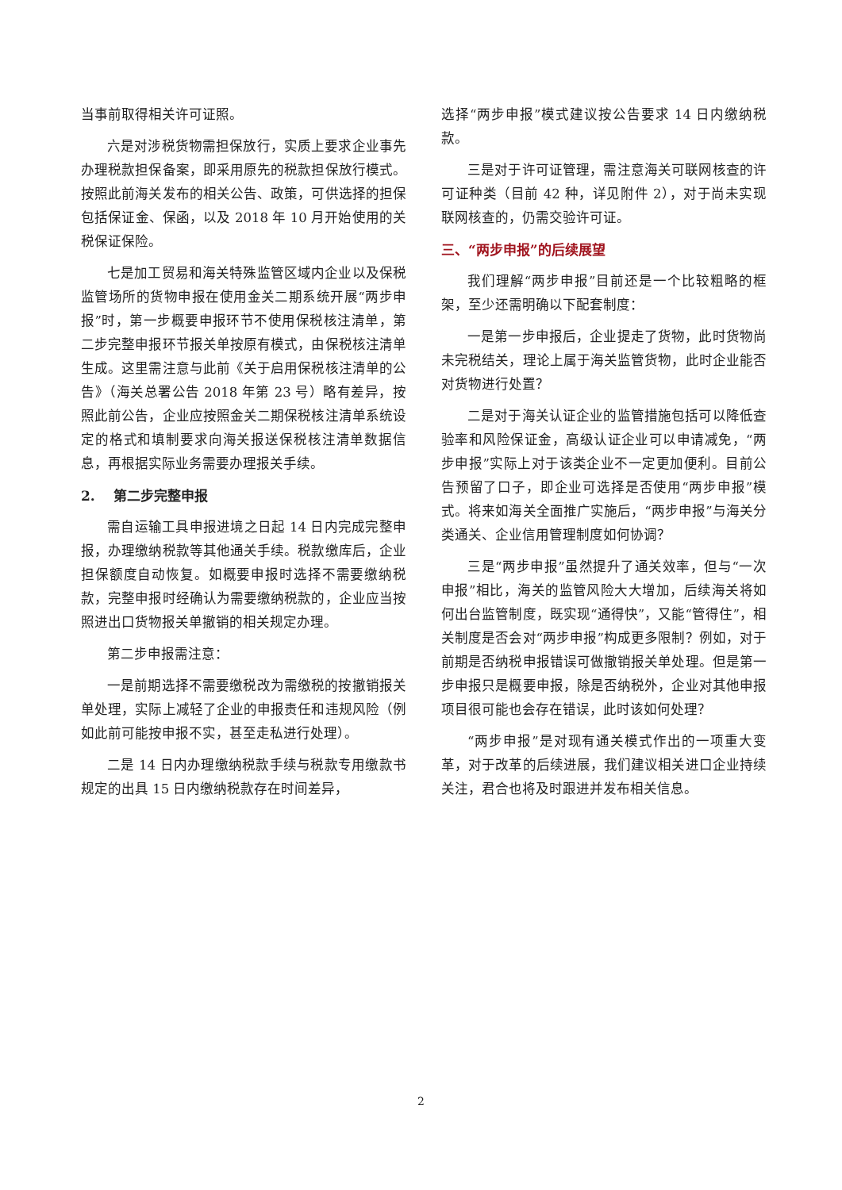当事前取得相关许可证照。
六是对涉税货物需担保放行，实质上要求企业事先办理税款担保备案，即采用原先的税款担保放行模式。按照此前海关发布的相关公告、政策，可供选择的担保包括保证金、保函，以及 2018 年 10 月开始使用的关税保证保险。
七是加工贸易和海关特殊监管区域内企业以及保税监管场所的货物申报在使用金关二期系统开展“两步申报”时，第一步概要申报环节不使用保税核注清单，第二步完整申报环节报关单按原有模式，由保税核注清单生成。这里需注意与此前《关于启用保税核注清单的公告》（海关总署公告 2018 年第 23 号）略有差异，按照此前公告，企业应按照金关二期保税核注清单系统设定的格式和填制要求向海关报送保税核注清单数据信息，再根据实际业务需要办理报关手续。
2. 第二步完整申报
需自运输工具申报进境之日起 14 日内完成完整申报，办理缴纳税款等其他通关手续。税款缴库后，企业担保额度自动恢复。如概要申报时选择不需要缴纳税款，完整申报时经确认为需要缴纳税款的，企业应当按照进出口货物报关单撤销的相关规定办理。
第二步申报需注意：
一是前期选择不需要缴税改为需缴税的按撤销报关单处理，实际上减轻了企业的申报责任和违规风险（例如此前可能按申报不实，甚至走私进行处理）。
二是 14 日内办理缴纳税款手续与税款专用缴款书规定的出具 15 日内缴纳税款存在时间差异，
选择“两步申报”模式建议按公告要求 14 日内缴纳税款。
三是对于许可证管理，需注意海关可联网核查的许可证种类（目前 42 种，详见附件 2），对于尚未实现联网核查的，仍需交验许可证。
三、“两步申报”的后续展望
我们理解“两步申报”目前还是一个比较粗略的框架，至少还需明确以下配套制度：
一是第一步申报后，企业提走了货物，此时货物尚未完税结关，理论上属于海关监管货物，此时企业能否对货物进行处置？
二是对于海关认证企业的监管措施包括可以降低查验率和风险保证金，高级认证企业可以申请减免，“两步申报”实际上对于该类企业不一定更加便利。目前公告预留了口子，即企业可选择是否使用“两步申报”模式。将来如海关全面推广实施后，“两步申报”与海关分类通关、企业信用管理制度如何协调？
三是“两步申报”虽然提升了通关效率，但与“一次申报”相比，海关的监管风险大大增加，后续海关将如何出台监管制度，既实现“通得快”，又能“管得住”，相关制度是否会对“两步申报”构成更多限制？例如，对于前期是否纳税申报错误可做撤销报关单处理。但是第一步申报只是概要申报，除是否纳税外，企业对其他申报项目很可能也会存在错误，此时该如何处理？
“两步申报”是对现有通关模式作出的一项重大变革，对于改革的后续进展，我们建议相关进口企业持续关注，君合也将及时跟进并发布相关信息。
2